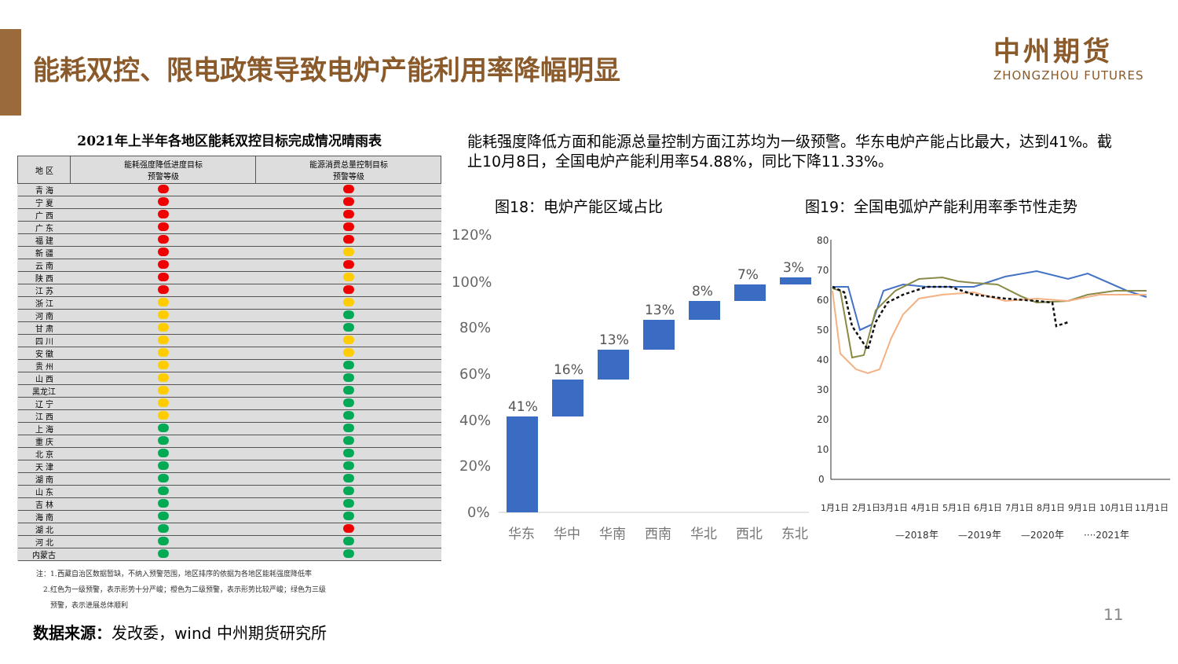能耗双控、限电政策导致电炉产能利用率降幅明显
中州期货
ZHONGZHOU FUTURES
2021年上半年各地区能耗双控目标完成情况晴雨表
| 地 区 | 能耗强度降低进度目标 预警等级 | 能源消费总量控制目标 预警等级 |
| --- | --- | --- |
| 青 海 | | |
| 宁 夏 | | |
| 广 西 | | |
| 广 东 | | |
| 福 建 | | |
| 新 疆 | | |
| 云 南 | | |
| 陕 西 | | |
| 江 苏 | | |
| 浙 江 | | |
| 河 南 | | |
| 甘 肃 | | |
| 四 川 | | |
| 安 徽 | | |
| 贵 州 | | |
| 山 西 | | |
| 黑龙江 | | |
| 辽 宁 | | |
| 江 西 | | |
| 上 海 | | |
| 重 庆 | | |
| 北 京 | | |
| 天 津 | | |
| 湖 南 | | |
| 山 东 | | |
| 吉 林 | | |
| 海 南 | | |
| 湖 北 | | |
| 河 北 | | |
| 内蒙古 | | |
注：1.西藏自治区数据暂缺，不纳入预警范围，地区排序的依据为各地区能耗强度降低率
　2.红色为一级预警，表示形势十分严峻；橙色为二级预警，表示形势比较严峻；绿色为三级
　　预警，表示进展总体顺利
能耗强度降低方面和能源总量控制方面江苏均为一级预警。华东电炉产能占比最大，达到41%。截止10月8日，全国电炉产能利用率54.88%，同比下降11.33%。
图18：电炉产能区域占比
图19：全国电弧炉产能利用率季节性走势
120%
100%
80%
60%
40%
20%
0%
41%
16%
13%
13%
8%
7%
3%
华东
华中
华南
西南
华北
西北
东北
80
70
60
50
40
30
20
10
0
1月1日
2月1日
3月1日
4月1日
5月1日
6月1日
7月1日
8月1日
9月1日
10月1日
11月1日
—2018年
—2019年
—2020年
····2021年
数据来源：发改委，wind 中州期货研究所
11